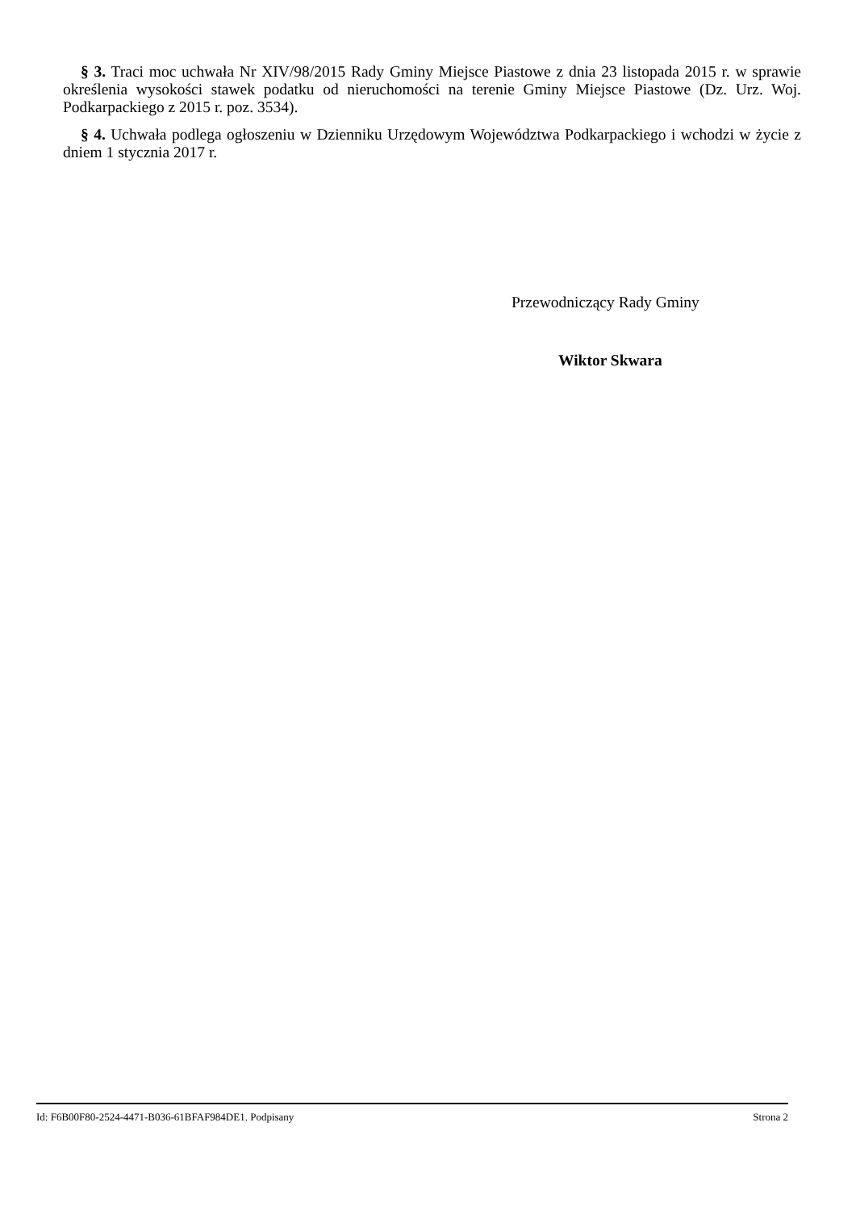§ 3. Traci moc uchwała Nr XIV/98/2015 Rady Gminy Miejsce Piastowe z dnia 23 listopada 2015 r. w sprawie określenia wysokości stawek podatku od nieruchomości na terenie Gminy Miejsce Piastowe (Dz. Urz. Woj. Podkarpackiego z 2015 r. poz. 3534).
§ 4. Uchwała podlega ogłoszeniu w Dzienniku Urzędowym Województwa Podkarpackiego i wchodzi w życie z dniem 1 stycznia 2017 r.
Przewodniczący Rady Gminy
Wiktor Skwara
Id: F6B00F80-2524-4471-B036-61BFAF984DE1. Podpisany Strona 2